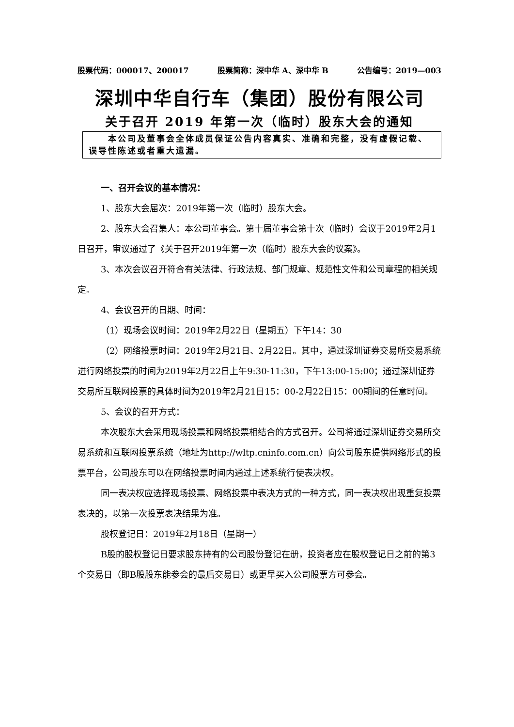股票代码：000017、200017 股票简称：深中华 A、深中华 B 公告编号：2019—003
深圳中华自行车（集团）股份有限公司
关于召开 2019 年第一次（临时）股东大会的通知
  本公司及董事会全体成员保证公告内容真实、准确和完整，没有虚假记载、误导性陈述或者重大遗漏。
一、召开会议的基本情况：
1、股东大会届次：2019年第一次（临时）股东大会。
2、股东大会召集人：本公司董事会。第十届董事会第十次（临时）会议于2019年2月1日召开，审议通过了《关于召开2019年第一次（临时）股东大会的议案》。
3、本次会议召开符合有关法律、行政法规、部门规章、规范性文件和公司章程的相关规定。
4、会议召开的日期、时间：
（1）现场会议时间：2019年2月22日（星期五）下午14：30
（2）网络投票时间：2019年2月21日、2月22日。其中，通过深圳证券交易所交易系统进行网络投票的时间为2019年2月22日上午9:30-11:30，下午13:00-15:00；通过深圳证券交易所互联网投票的具体时间为2019年2月21日15：00-2月22日15：00期间的任意时间。
5、会议的召开方式：
本次股东大会采用现场投票和网络投票相结合的方式召开。公司将通过深圳证券交易所交易系统和互联网投票系统（地址为http://wltp.cninfo.com.cn）向公司股东提供网络形式的投票平台，公司股东可以在网络投票时间内通过上述系统行使表决权。
同一表决权应选择现场投票、网络投票中表决方式的一种方式，同一表决权出现重复投票表决的，以第一次投票表决结果为准。
股权登记日：2019年2月18日（星期一）
B股的股权登记日要求股东持有的公司股份登记在册，投资者应在股权登记日之前的第3个交易日（即B股股东能参会的最后交易日）或更早买入公司股票方可参会。